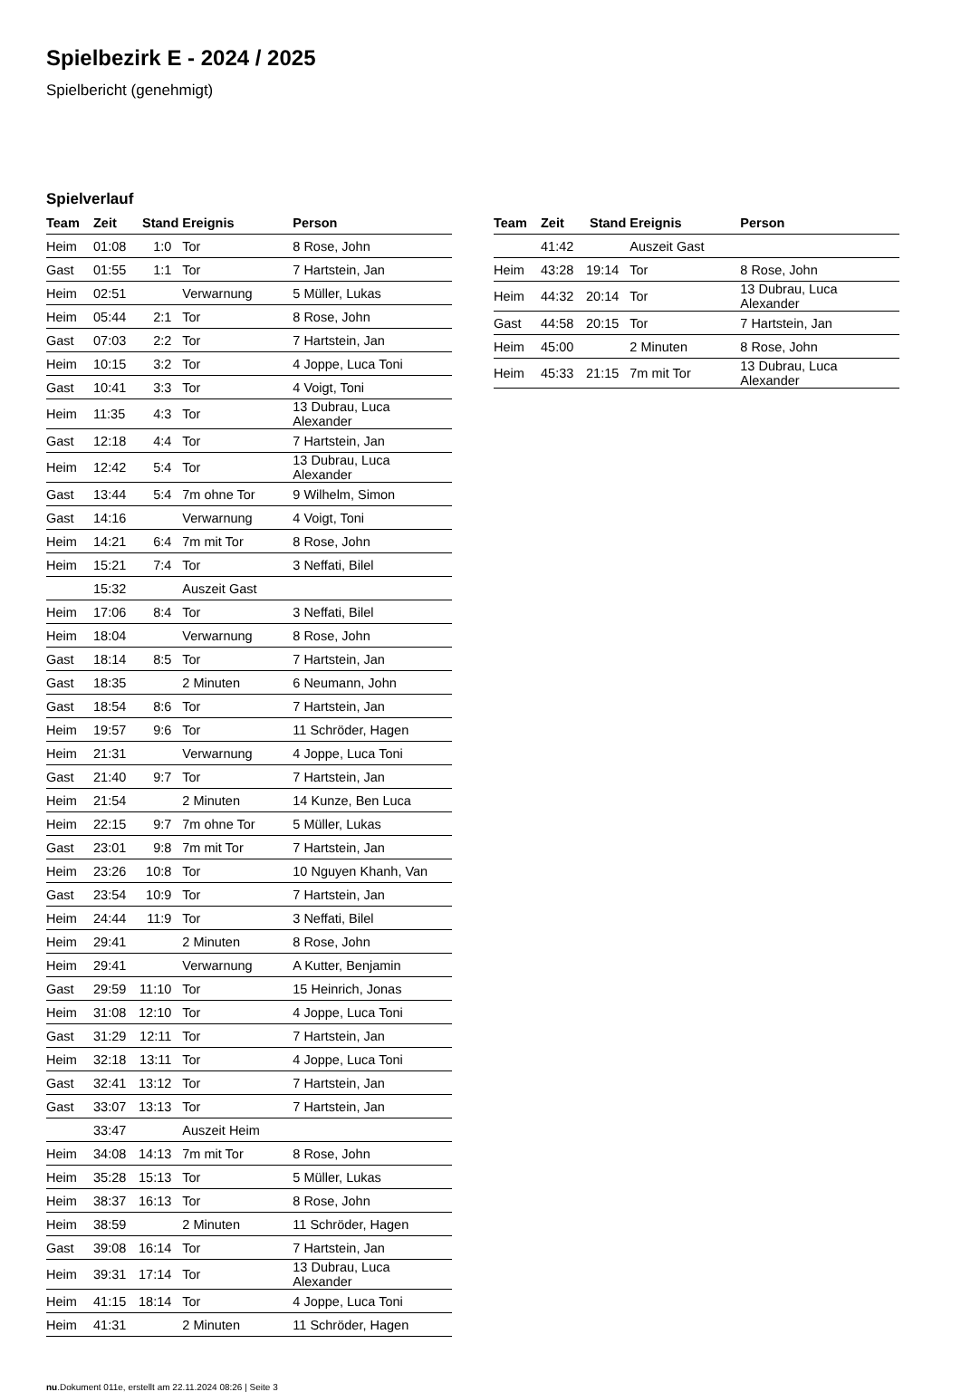Spielbezirk E - 2024 / 2025
Spielbericht (genehmigt)
Spielverlauf
| Team | Zeit | Stand | Ereignis | Person |
| --- | --- | --- | --- | --- |
| Heim | 01:08 | 1:0 | Tor | 8 Rose, John |
| Gast | 01:55 | 1:1 | Tor | 7 Hartstein, Jan |
| Heim | 02:51 | | Verwarnung | 5 Müller, Lukas |
| Heim | 05:44 | 2:1 | Tor | 8 Rose, John |
| Gast | 07:03 | 2:2 | Tor | 7 Hartstein, Jan |
| Heim | 10:15 | 3:2 | Tor | 4 Joppe, Luca Toni |
| Gast | 10:41 | 3:3 | Tor | 4 Voigt, Toni |
| Heim | 11:35 | 4:3 | Tor | 13 Dubrau, Luca Alexander |
| Gast | 12:18 | 4:4 | Tor | 7 Hartstein, Jan |
| Heim | 12:42 | 5:4 | Tor | 13 Dubrau, Luca Alexander |
| Gast | 13:44 | 5:4 | 7m ohne Tor | 9 Wilhelm, Simon |
| Gast | 14:16 | | Verwarnung | 4 Voigt, Toni |
| Heim | 14:21 | 6:4 | 7m mit Tor | 8 Rose, John |
| Heim | 15:21 | 7:4 | Tor | 3 Neffati, Bilel |
| | 15:32 | | Auszeit Gast | |
| Heim | 17:06 | 8:4 | Tor | 3 Neffati, Bilel |
| Heim | 18:04 | | Verwarnung | 8 Rose, John |
| Gast | 18:14 | 8:5 | Tor | 7 Hartstein, Jan |
| Gast | 18:35 | | 2 Minuten | 6 Neumann, John |
| Gast | 18:54 | 8:6 | Tor | 7 Hartstein, Jan |
| Heim | 19:57 | 9:6 | Tor | 11 Schröder, Hagen |
| Heim | 21:31 | | Verwarnung | 4 Joppe, Luca Toni |
| Gast | 21:40 | 9:7 | Tor | 7 Hartstein, Jan |
| Heim | 21:54 | | 2 Minuten | 14 Kunze, Ben Luca |
| Heim | 22:15 | 9:7 | 7m ohne Tor | 5 Müller, Lukas |
| Gast | 23:01 | 9:8 | 7m mit Tor | 7 Hartstein, Jan |
| Heim | 23:26 | 10:8 | Tor | 10 Nguyen Khanh, Van |
| Gast | 23:54 | 10:9 | Tor | 7 Hartstein, Jan |
| Heim | 24:44 | 11:9 | Tor | 3 Neffati, Bilel |
| Heim | 29:41 | | 2 Minuten | 8 Rose, John |
| Heim | 29:41 | | Verwarnung | A Kutter, Benjamin |
| Gast | 29:59 | 11:10 | Tor | 15 Heinrich, Jonas |
| Heim | 31:08 | 12:10 | Tor | 4 Joppe, Luca Toni |
| Gast | 31:29 | 12:11 | Tor | 7 Hartstein, Jan |
| Heim | 32:18 | 13:11 | Tor | 4 Joppe, Luca Toni |
| Gast | 32:41 | 13:12 | Tor | 7 Hartstein, Jan |
| Gast | 33:07 | 13:13 | Tor | 7 Hartstein, Jan |
| | 33:47 | | Auszeit Heim | |
| Heim | 34:08 | 14:13 | 7m mit Tor | 8 Rose, John |
| Heim | 35:28 | 15:13 | Tor | 5 Müller, Lukas |
| Heim | 38:37 | 16:13 | Tor | 8 Rose, John |
| Heim | 38:59 | | 2 Minuten | 11 Schröder, Hagen |
| Gast | 39:08 | 16:14 | Tor | 7 Hartstein, Jan |
| Heim | 39:31 | 17:14 | Tor | 13 Dubrau, Luca Alexander |
| Heim | 41:15 | 18:14 | Tor | 4 Joppe, Luca Toni |
| Heim | 41:31 | | 2 Minuten | 11 Schröder, Hagen |
| Team | Zeit | Stand | Ereignis | Person |
| --- | --- | --- | --- | --- |
| | 41:42 | | Auszeit Gast | |
| Heim | 43:28 | 19:14 | Tor | 8 Rose, John |
| Heim | 44:32 | 20:14 | Tor | 13 Dubrau, Luca Alexander |
| Gast | 44:58 | 20:15 | Tor | 7 Hartstein, Jan |
| Heim | 45:00 | | 2 Minuten | 8 Rose, John |
| Heim | 45:33 | 21:15 | 7m mit Tor | 13 Dubrau, Luca Alexander |
nu.Dokument 011e, erstellt am 22.11.2024 08:26 | Seite 3